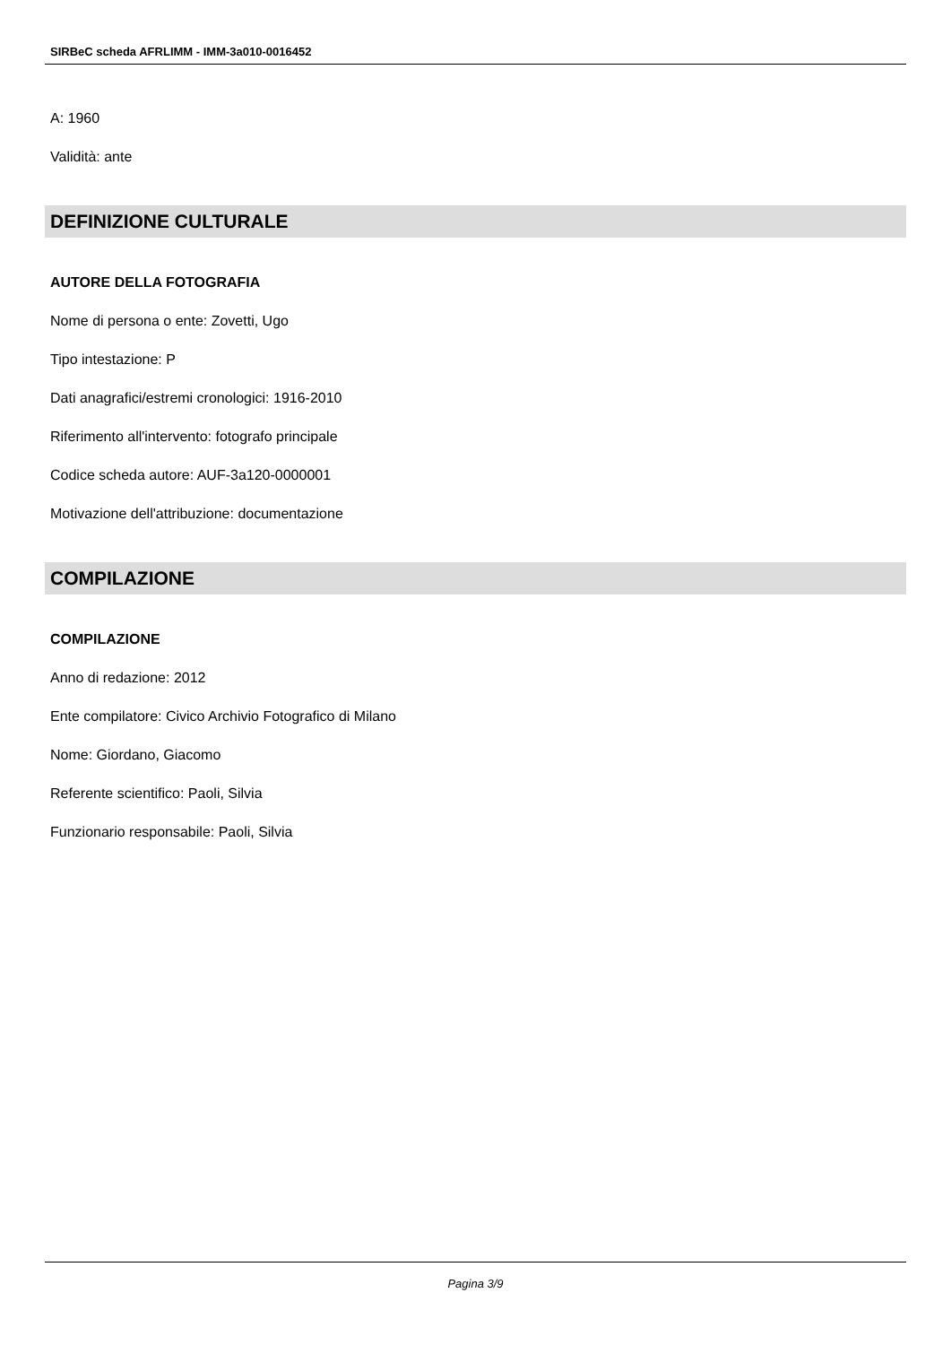SIRBeC scheda AFRLIMM - IMM-3a010-0016452
A: 1960
Validità: ante
DEFINIZIONE CULTURALE
AUTORE DELLA FOTOGRAFIA
Nome di persona o ente: Zovetti, Ugo
Tipo intestazione: P
Dati anagrafici/estremi cronologici: 1916-2010
Riferimento all'intervento: fotografo principale
Codice scheda autore: AUF-3a120-0000001
Motivazione dell'attribuzione: documentazione
COMPILAZIONE
COMPILAZIONE
Anno di redazione: 2012
Ente compilatore: Civico Archivio Fotografico di Milano
Nome: Giordano, Giacomo
Referente scientifico: Paoli, Silvia
Funzionario responsabile: Paoli, Silvia
Pagina 3/9